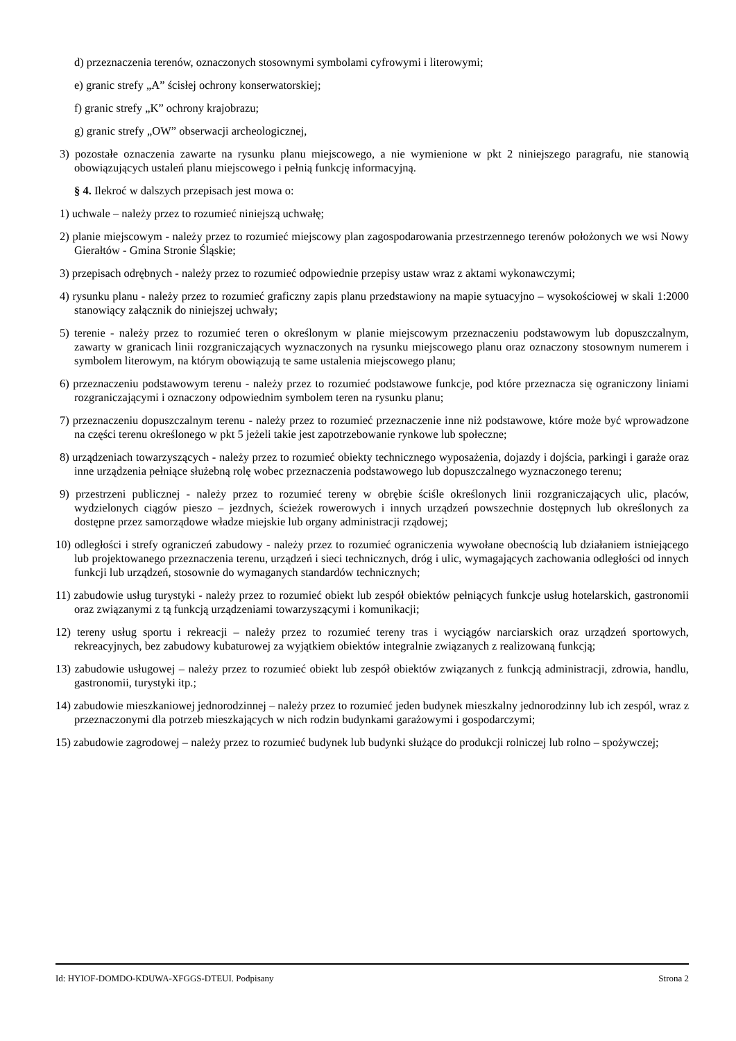d) przeznaczenia terenów, oznaczonych stosownymi symbolami cyfrowymi i literowymi;
e) granic strefy „A” ścisłej ochrony konserwatorskiej;
f) granic strefy „K” ochrony krajobrazu;
g) granic strefy „OW” obserwacji archeologicznej,
3) pozostałe oznaczenia zawarte na rysunku planu miejscowego, a nie wymienione w pkt 2 niniejszego paragrafu, nie stanowią obowiązujących ustaleń planu miejscowego i pełnią funkcję informacyjną.
§ 4. Ilekroć w dalszych przepisach jest mowa o:
1) uchwale – należy przez to rozumieć niniejszą uchwałę;
2) planie miejscowym - należy przez to rozumieć miejscowy plan zagospodarowania przestrzennego terenów położonych we wsi Nowy Gierałtów - Gmina Stronie Śląskie;
3) przepisach odrębnych - należy przez to rozumieć odpowiednie przepisy ustaw wraz z aktami wykonawczymi;
4) rysunku planu - należy przez to rozumieć graficzny zapis planu przedstawiony na mapie sytuacyjno – wysokościowej w skali 1:2000 stanowiący załącznik do niniejszej uchwały;
5) terenie - należy przez to rozumieć teren o określonym w planie miejscowym przeznaczeniu podstawowym lub dopuszczalnym, zawarty w granicach linii rozgraniczających wyznaczonych na rysunku miejscowego planu oraz oznaczony stosownym numerem i symbolem literowym, na którym obowiązują te same ustalenia miejscowego planu;
6) przeznaczeniu podstawowym terenu - należy przez to rozumieć podstawowe funkcje, pod które przeznacza się ograniczony liniami rozgraniczającymi i oznaczony odpowiednim symbolem teren na rysunku planu;
7) przeznaczeniu dopuszczalnym terenu - należy przez to rozumieć przeznaczenie inne niż podstawowe, które może być wprowadzone na części terenu określonego w pkt 5 jeżeli takie jest zapotrzebowanie rynkowe lub społeczne;
8) urządzeniach towarzyszących - należy przez to rozumieć obiekty technicznego wyposażenia, dojazdy i dojścia, parkingi i garaże oraz inne urządzenia pełniące służebną rolę wobec przeznaczenia podstawowego lub dopuszczalnego wyznaczonego terenu;
9) przestrzeni publicznej - należy przez to rozumieć tereny w obrębie ściśle określonych linii rozgraniczających ulic, placów, wydzielonych ciągów pieszo – jezdnych, ścieżek rowerowych i innych urządzeń powszechnie dostępnych lub określonych za dostępne przez samorządowe władze miejskie lub organy administracji rządowej;
10) odległości i strefy ograniczeń zabudowy - należy przez to rozumieć ograniczenia wywołane obecnością lub działaniem istniejącego lub projektowanego przeznaczenia terenu, urządzeń i sieci technicznych, dróg i ulic, wymagających zachowania odległości od innych funkcji lub urządzeń, stosownie do wymaganych standardów technicznych;
11) zabudowie usług turystyki - należy przez to rozumieć obiekt lub zespół obiektów pełniących funkcje usług hotelarskich, gastronomii oraz związanymi z tą funkcją urządzeniami towarzyszącymi i komunikacji;
12) tereny usług sportu i rekreacji – należy przez to rozumieć tereny tras i wyciągów narciarskich oraz urządzeń sportowych, rekreacyjnych, bez zabudowy kubaturowej za wyjątkiem obiektów integralnie związanych z realizowaną funkcją;
13) zabudowie usługowej – należy przez to rozumieć obiekt lub zespół obiektów związanych z funkcją administracji, zdrowia, handlu, gastronomii, turystyki itp.;
14) zabudowie mieszkaniowej jednorodzinnej – należy przez to rozumieć jeden budynek mieszkalny jednorodzinny lub ich zespól, wraz z przeznaczonymi dla potrzeb mieszkających w nich rodzin budynkami garażowymi i gospodarczymi;
15) zabudowie zagrodowej – należy przez to rozumieć budynek lub budynki służące do produkcji rolniczej lub rolno – spożywczej;
Id: HYIOF-DOMDO-KDUWA-XFGGS-DTEUI. Podpisany Strona 2